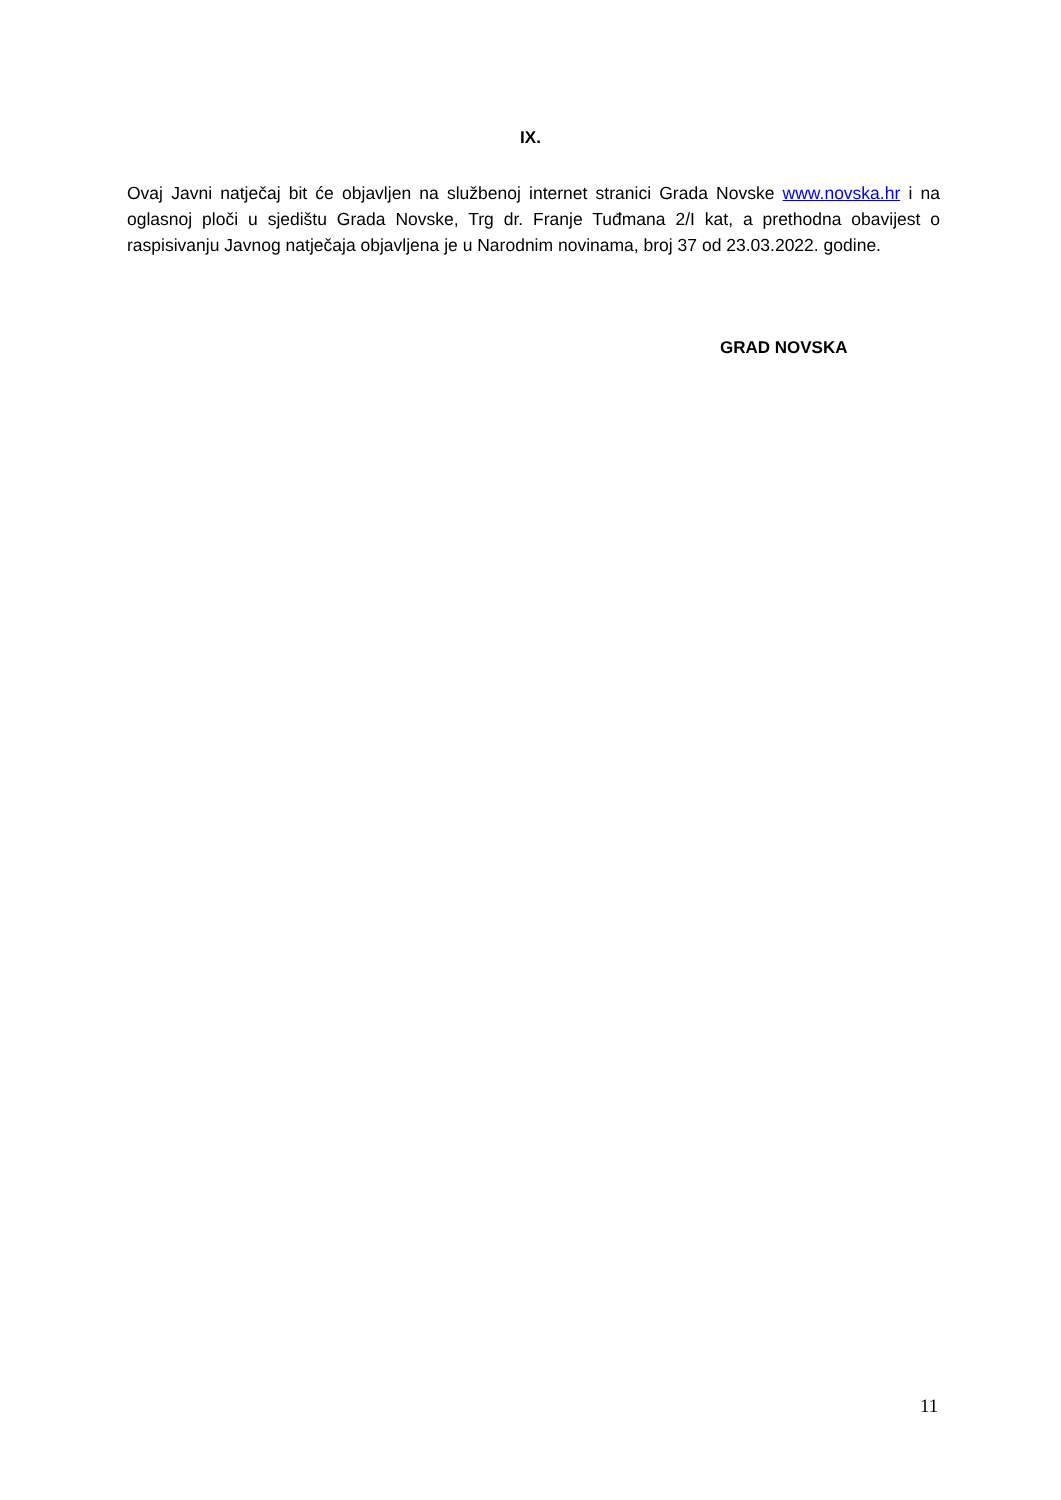IX.
Ovaj Javni natječaj bit će objavljen na službenoj internet stranici Grada Novske www.novska.hr i na oglasnoj ploči u sjedištu Grada Novske, Trg dr. Franje Tuđmana 2/I kat, a prethodna obavijest o raspisivanju Javnog natječaja objavljena je u Narodnim novinama, broj 37 od 23.03.2022. godine.
GRAD NOVSKA
11